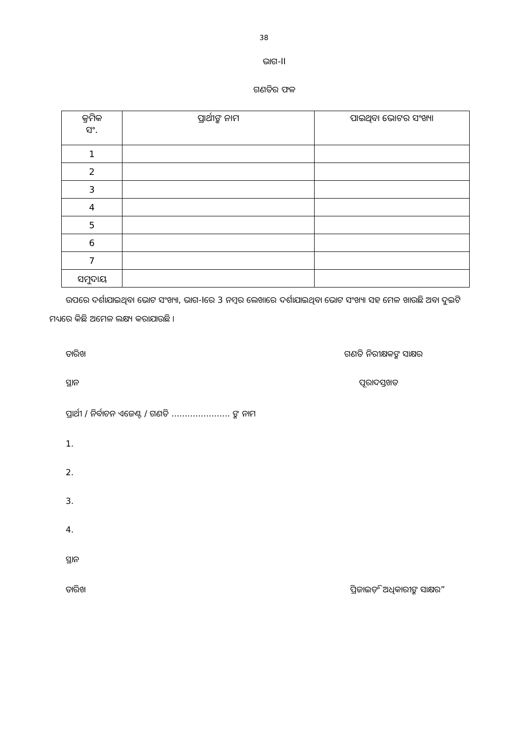38
ଭାଗ-II
ଗଣତିର ଫଳ
| କ୍ରମିକ ସଂ. | ପ୍ରାର୍ଥୀଙ୍କ ନାମ | ପାଇଥିବା ଭୋଟର ସଂଖ୍ୟା |
| --- | --- | --- |
| 1 | | |
| 2 | | |
| 3 | | |
| 4 | | |
| 5 | | |
| 6 | | |
| 7 | | |
| ସମୁଦାୟ | | |
ଉପରେ ଦର୍ଶାଯାଇଥିବା ଭୋଟ ସଂଖ୍ୟା, ଭାଗ-Iରେ 3 ନମ୍ବର ଲେଖାରେ ଦର୍ଶାଯାଇଥିବା ଭୋଟ ସଂଖ୍ୟା ସହ ମେଳ ଖାଉଛି ଅବା ଦୁଇଟି ମଧ୍ୟରେ କିଛି ଅମେଳ ଲକ୍ଷ୍ୟ କରାଯାଉଛି ।
ତାରିଖ ଗଣତି ନିରୀକ୍ଷକଙ୍କ ସାକ୍ଷର
ସ୍ଥାନ ପୂରାଦସ୍ତଖତ
ପ୍ରାର୍ଥୀ / ନିର୍ବାଚନ ଏଜେଣ୍ଟ / ଗଣତି ...................... ଙ୍କ ନାମ
1.
2.
3.
4.
ସ୍ଥାନ
ତାରିଖ ପ୍ରିଜାଇଡ଼ିଂ ଅଧିକାରୀଙ୍କ ସାକ୍ଷର”